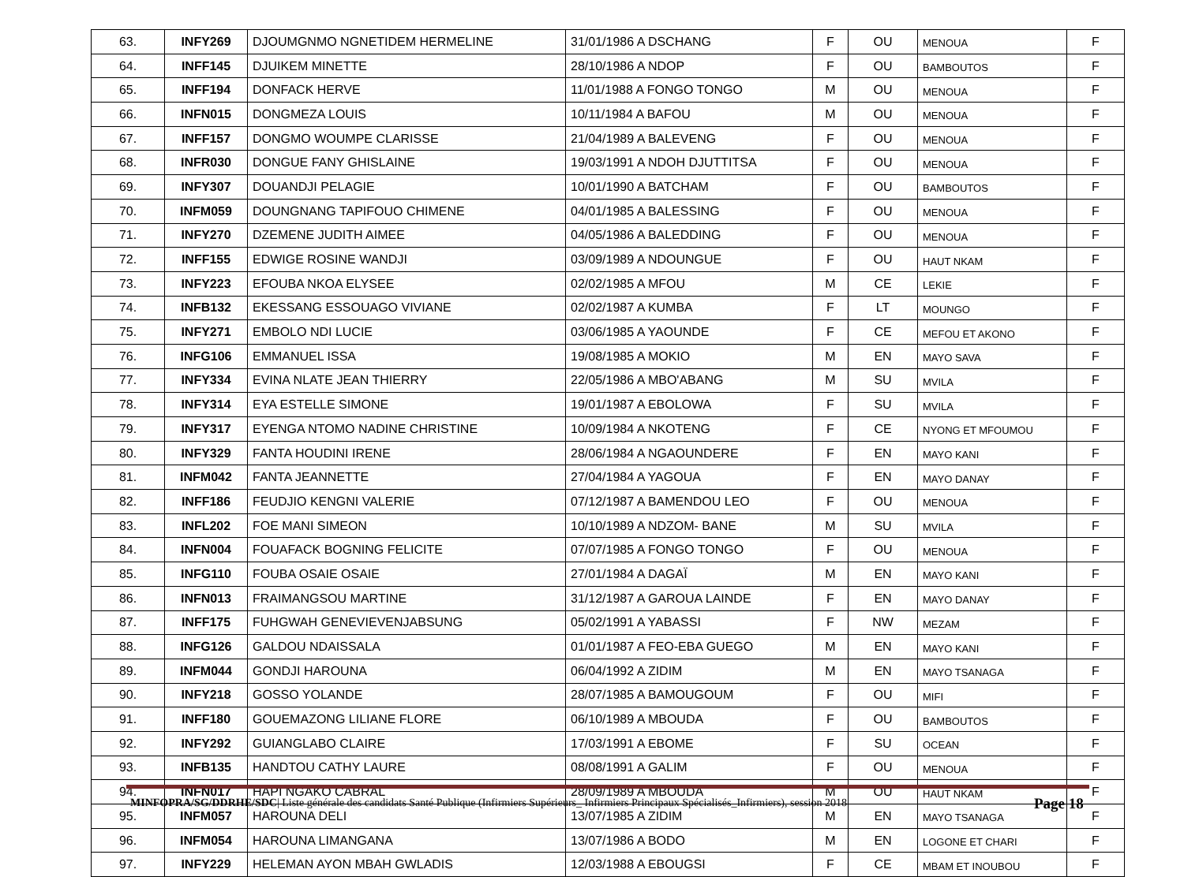| 63. | INFY269 | DJOUMGNMO NGNETIDEM HERMELINE | 31/01/1986 A DSCHANG | F | OU | MENOUA | F |
| 64. | INFF145 | DJUIKEM MINETTE | 28/10/1986 A NDOP | F | OU | BAMBOUTOS | F |
| 65. | INFF194 | DONFACK HERVE | 11/01/1988 A FONGO TONGO | M | OU | MENOUA | F |
| 66. | INFN015 | DONGMEZA LOUIS | 10/11/1984 A BAFOU | M | OU | MENOUA | F |
| 67. | INFF157 | DONGMO WOUMPE CLARISSE | 21/04/1989 A BALEVENG | F | OU | MENOUA | F |
| 68. | INFR030 | DONGUE FANY GHISLAINE | 19/03/1991 A NDOH DJUTTITSA | F | OU | MENOUA | F |
| 69. | INFY307 | DOUANDJI PELAGIE | 10/01/1990 A BATCHAM | F | OU | BAMBOUTOS | F |
| 70. | INFM059 | DOUNGNANG TAPIFOUO CHIMENE | 04/01/1985 A BALESSING | F | OU | MENOUA | F |
| 71. | INFY270 | DZEMENE JUDITH AIMEE | 04/05/1986 A BALEDDING | F | OU | MENOUA | F |
| 72. | INFF155 | EDWIGE ROSINE WANDJI | 03/09/1989 A NDOUNGUE | F | OU | HAUT NKAM | F |
| 73. | INFY223 | EFOUBA NKOA ELYSEE | 02/02/1985 A MFOU | M | CE | LEKIE | F |
| 74. | INFB132 | EKESSANG ESSOUAGO VIVIANE | 02/02/1987 A KUMBA | F | LT | MOUNGO | F |
| 75. | INFY271 | EMBOLO NDI LUCIE | 03/06/1985 A YAOUNDE | F | CE | MEFOU ET AKONO | F |
| 76. | INFG106 | EMMANUEL ISSA | 19/08/1985 A MOKIO | M | EN | MAYO SAVA | F |
| 77. | INFY334 | EVINA NLATE JEAN THIERRY | 22/05/1986 A MBO'ABANG | M | SU | MVILA | F |
| 78. | INFY314 | EYA ESTELLE SIMONE | 19/01/1987 A EBOLOWA | F | SU | MVILA | F |
| 79. | INFY317 | EYENGA NTOMO NADINE CHRISTINE | 10/09/1984 A NKOTENG | F | CE | NYONG ET MFOUMOU | F |
| 80. | INFY329 | FANTA HOUDINI IRENE | 28/06/1984 A NGAOUNDERE | F | EN | MAYO KANI | F |
| 81. | INFM042 | FANTA JEANNETTE | 27/04/1984 A YAGOUA | F | EN | MAYO DANAY | F |
| 82. | INFF186 | FEUDJIO KENGNI VALERIE | 07/12/1987 A BAMENDOU LEO | F | OU | MENOUA | F |
| 83. | INFL202 | FOE MANI SIMEON | 10/10/1989 A NDZOM- BANE | M | SU | MVILA | F |
| 84. | INFN004 | FOUAFACK BOGNING FELICITE | 07/07/1985 A FONGO TONGO | F | OU | MENOUA | F |
| 85. | INFG110 | FOUBA OSAIE OSAIE | 27/01/1984 A DAGAÏ | M | EN | MAYO KANI | F |
| 86. | INFN013 | FRAIMANGSOU MARTINE | 31/12/1987 A GAROUA LAINDE | F | EN | MAYO DANAY | F |
| 87. | INFF175 | FUHGWAH GENEVIEVENJABSUNG | 05/02/1991 A YABASSI | F | NW | MEZAM | F |
| 88. | INFG126 | GALDOU NDAISSALA | 01/01/1987 A FEO-EBA GUEGO | M | EN | MAYO KANI | F |
| 89. | INFM044 | GONDJI HAROUNA | 06/04/1992 A ZIDIM | M | EN | MAYO TSANAGA | F |
| 90. | INFY218 | GOSSO YOLANDE | 28/07/1985 A BAMOUGOUM | F | OU | MIFI | F |
| 91. | INFF180 | GOUEMAZONG LILIANE FLORE | 06/10/1989 A MBOUDA | F | OU | BAMBOUTOS | F |
| 92. | INFY292 | GUIANGLABO CLAIRE | 17/03/1991 A EBOME | F | SU | OCEAN | F |
| 93. | INFB135 | HANDTOU CATHY LAURE | 08/08/1991 A GALIM | F | OU | MENOUA | F |
| 94. | INFN017 | HAPI NGAKO CABRAL | 28/09/1989 A MBOUDA | M | OU | HAUT NKAM | F |
| 95. | INFM057 | HAROUNA DELI | 13/07/1985 A ZIDIM | M | EN | MAYO TSANAGA | F |
| 96. | INFM054 | HAROUNA LIMANGANA | 13/07/1986 A BODO | M | EN | LOGONE ET CHARI | F |
| 97. | INFY229 | HELEMAN AYON MBAH GWLADIS | 12/03/1988 A EBOUGSI | F | CE | MBAM ET INOUBOU | F |
MINFOPRA/SG/DDRHE/SDC| Liste générale des candidats Santé Publique (Infirmiers Supérieurs_ Infirmiers Principaux Spécialisés_Infirmiers), session 2018
Page 18